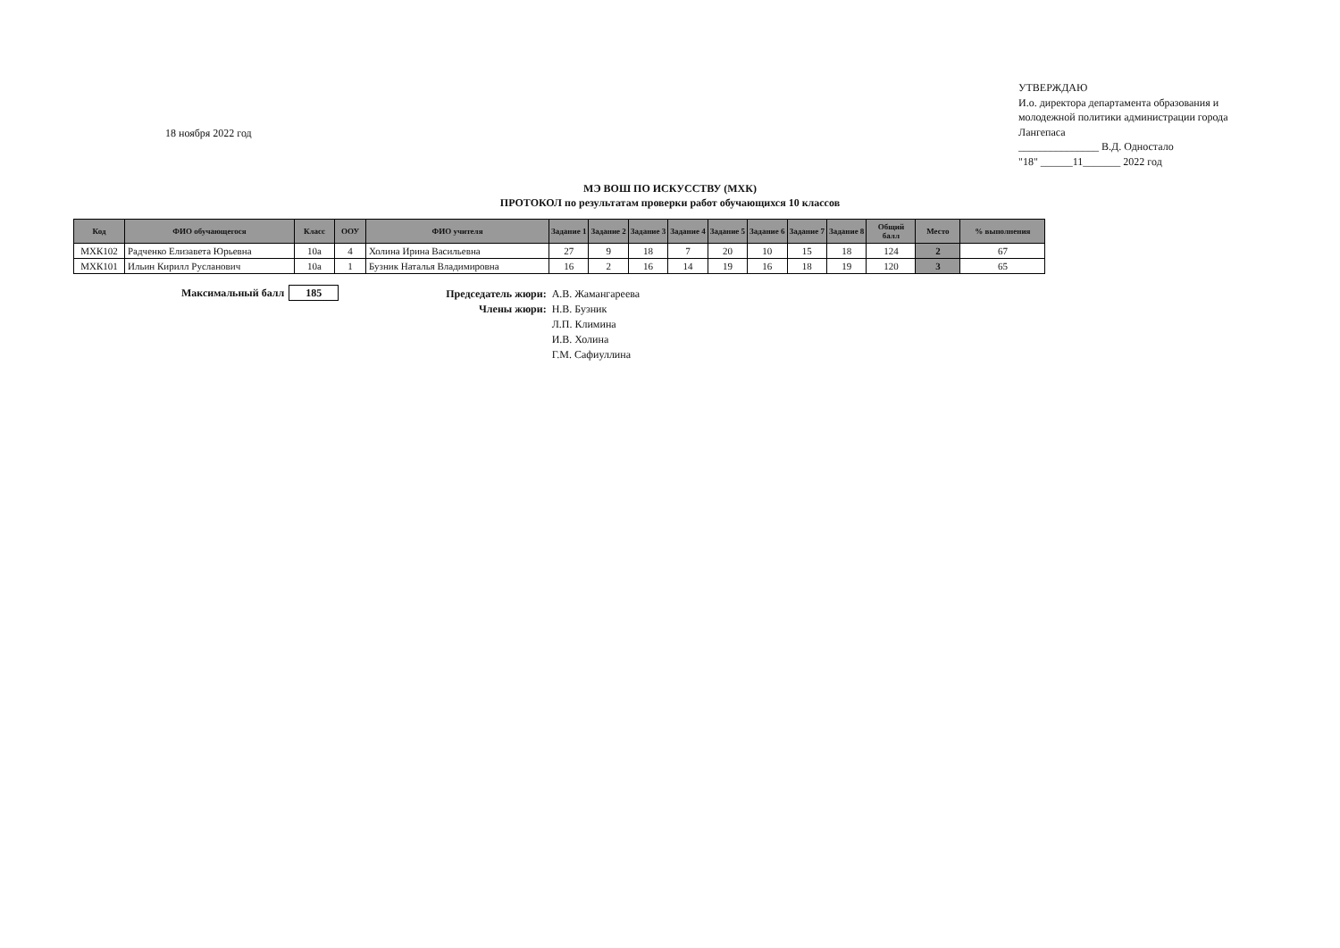18 ноября 2022 год
УТВЕРЖДАЮ
И.о. директора департамента образования и молодежной политики администрации города Лангепаса
_______________ В.Д. Одностало
"18" ______11_______ 2022 год
МЭ ВОШ ПО ИСКУССТВУ (МХК)
ПРОТОКОЛ по результатам проверки работ обучающихся 10 классов
| Код | ФИО обучающегося | Класс | ООУ | ФИО учителя | Задание 1 | Задание 2 | Задание 3 | Задание 4 | Задание 5 | Задание 6 | Задание 7 | Задание 8 | Общий балл | Место | % выполнения |
| --- | --- | --- | --- | --- | --- | --- | --- | --- | --- | --- | --- | --- | --- | --- | --- |
| МХК102 | Радченко Елизавета Юрьевна | 10а | 4 | Холина Ирина Васильевна | 27 | 9 | 18 | 7 | 20 | 10 | 15 | 18 | 124 | 2 | 67 |
| МХК101 | Ильин Кирилл Русланович | 10а | 1 | Бузник Наталья Владимировна | 16 | 2 | 16 | 14 | 19 | 16 | 18 | 19 | 120 | 3 | 65 |
Максимальный балл 185
Председатель жюри: А.В. Жамангареева Члены жюри: Н.В. Бузник Л.П. Климина И.В. Холина Г.М. Сафиуллина